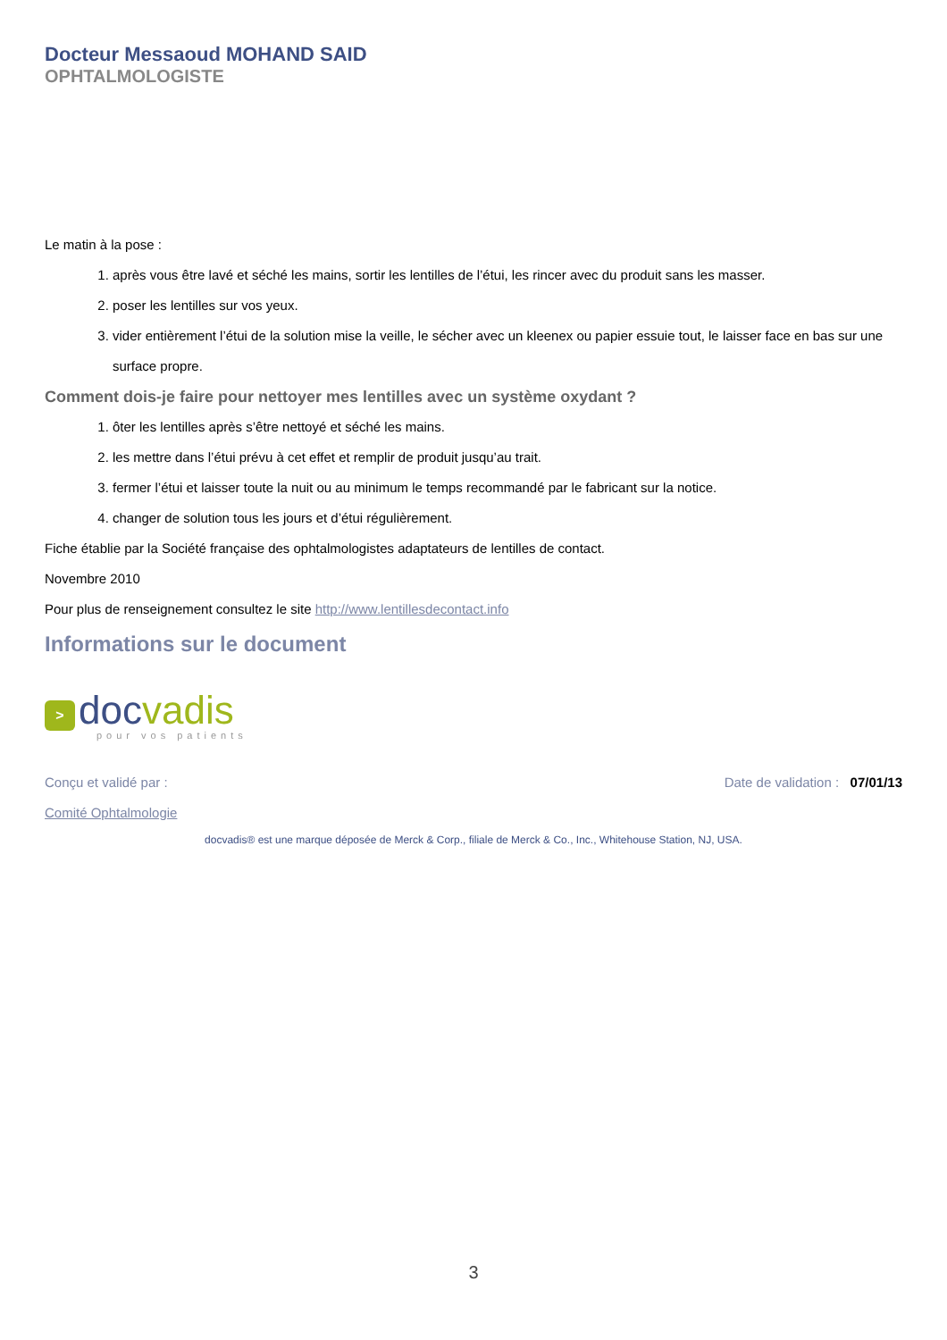Docteur Messaoud MOHAND SAID
OPHTALMOLOGISTE
Le matin à la pose :
1. après vous être lavé et séché les mains, sortir les lentilles de l’étui, les rincer avec du produit sans les masser.
2. poser les lentilles sur vos yeux.
3. vider entièrement l’étui de la solution mise la veille, le sécher avec un kleenex ou papier essuie tout, le laisser face en bas sur une surface propre.
Comment dois-je faire pour nettoyer mes lentilles avec un système oxydant ?
1. ôter les lentilles après s’être nettoyé et séché les mains.
2. les mettre dans l’étui prévu à cet effet et remplir de produit jusqu’au trait.
3. fermer l’étui et laisser toute la nuit ou au minimum le temps recommandé par le fabricant sur la notice.
4. changer de solution tous les jours et d’étui régulièrement.
Fiche établie par la Société française des ophtalmologistes adaptateurs de lentilles de contact.
Novembre 2010
Pour plus de renseignement consultez le site http://www.lentillesdecontact.info
Informations sur le document
>
docvadis
pour vos patients
Conçu et validé par : Date de validation : 07/01/13
Comité Ophtalmologie
docvadis® est une marque déposée de Merck & Corp., filiale de Merck & Co., Inc., Whitehouse Station, NJ, USA.
3